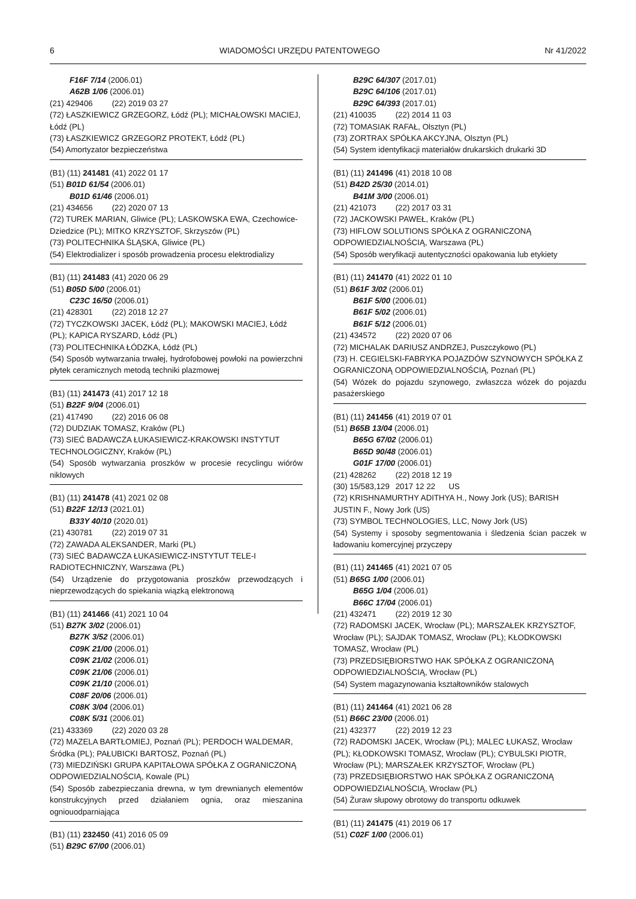6 WIADOMOŚCI URZĘDU PATENTOWEGO Nr 41/2022
F16F 7/14 (2006.01)
A62B 1/06 (2006.01)
(21) 429406 (22) 2019 03 27
(72) ŁASZKIEWICZ GRZEGORZ, Łódź (PL); MICHAŁOWSKI MACIEJ, Łódź (PL)
(73) ŁASZKIEWICZ GRZEGORZ PROTEKT, Łódź (PL)
(54) Amortyzator bezpieczeństwa
(B1) (11) 241481 (41) 2022 01 17
(51) B01D 61/54 (2006.01)
B01D 61/46 (2006.01)
(21) 434656 (22) 2020 07 13
(72) TUREK MARIAN, Gliwice (PL); LASKOWSKA EWA, Czechowice-Dziedzice (PL); MITKO KRZYSZTOF, Skrzyszów (PL)
(73) POLITECHNIKA ŚLĄSKA, Gliwice (PL)
(54) Elektrodializer i sposób prowadzenia procesu elektrodializy
(B1) (11) 241483 (41) 2020 06 29
(51) B05D 5/00 (2006.01)
C23C 16/50 (2006.01)
(21) 428301 (22) 2018 12 27
(72) TYCZKOWSKI JACEK, Łódź (PL); MAKOWSKI MACIEJ, Łódź (PL); KAPICA RYSZARD, Łódź (PL)
(73) POLITECHNIKA ŁÓDZKA, Łódź (PL)
(54) Sposób wytwarzania trwałej, hydrofobowej powłoki na powierzchni płytek ceramicznych metodą techniki plazmowej
(B1) (11) 241473 (41) 2017 12 18
(51) B22F 9/04 (2006.01)
(21) 417490 (22) 2016 06 08
(72) DUDZIAK TOMASZ, Kraków (PL)
(73) SIEĆ BADAWCZA ŁUKASIEWICZ-KRAKOWSKI INSTYTUT TECHNOLOGICZNY, Kraków (PL)
(54) Sposób wytwarzania proszków w procesie recyclingu wiórów niklowych
(B1) (11) 241478 (41) 2021 02 08
(51) B22F 12/13 (2021.01)
B33Y 40/10 (2020.01)
(21) 430781 (22) 2019 07 31
(72) ZAWADA ALEKSANDER, Marki (PL)
(73) SIEĆ BADAWCZA ŁUKASIEWICZ-INSTYTUT TELE-I RADIOTECHNICZNY, Warszawa (PL)
(54) Urządzenie do przygotowania proszków przewodzących i nieprzewodzących do spiekania wiązką elektronową
(B1) (11) 241466 (41) 2021 10 04
(51) B27K 3/02 (2006.01)
B27K 3/52 (2006.01)
C09K 21/00 (2006.01)
C09K 21/02 (2006.01)
C09K 21/06 (2006.01)
C09K 21/10 (2006.01)
C08F 20/06 (2006.01)
C08K 3/04 (2006.01)
C08K 5/31 (2006.01)
(21) 433369 (22) 2020 03 28
(72) MAZELA BARTŁOMIEJ, Poznań (PL); PERDOCH WALDEMAR, Śródka (PL); PAŁUBICKI BARTOSZ, Poznań (PL)
(73) MIEDZIŃSKI GRUPA KAPITAŁOWA SPÓŁKA Z OGRANICZONĄ ODPOWIEDZIALNOŚCIĄ, Kowale (PL)
(54) Sposób zabezpieczania drewna, w tym drewnianych elementów konstrukcyjnych przed działaniem ognia, oraz mieszanina ogniouodparniająca
(B1) (11) 232450 (41) 2016 05 09
(51) B29C 67/00 (2006.01)
B29C 64/307 (2017.01)
B29C 64/106 (2017.01)
B29C 64/393 (2017.01)
(21) 410035 (22) 2014 11 03
(72) TOMASIAK RAFAŁ, Olsztyn (PL)
(73) ZORTRAX SPÓŁKA AKCYJNA, Olsztyn (PL)
(54) System identyfikacji materiałów drukarskich drukarki 3D
(B1) (11) 241496 (41) 2018 10 08
(51) B42D 25/30 (2014.01)
B41M 3/00 (2006.01)
(21) 421073 (22) 2017 03 31
(72) JACKOWSKI PAWEŁ, Kraków (PL)
(73) HIFLOW SOLUTIONS SPÓŁKA Z OGRANICZONĄ ODPOWIEDZIALNOŚCIĄ, Warszawa (PL)
(54) Sposób weryfikacji autentyczności opakowania lub etykiety
(B1) (11) 241470 (41) 2022 01 10
(51) B61F 3/02 (2006.01)
B61F 5/00 (2006.01)
B61F 5/02 (2006.01)
B61F 5/12 (2006.01)
(21) 434572 (22) 2020 07 06
(72) MICHALAK DARIUSZ ANDRZEJ, Puszczykowo (PL)
(73) H. CEGIELSKI-FABRYKA POJAZDÓW SZYNOWYCH SPÓŁKA Z OGRANICZONĄ ODPOWIEDZIALNOŚCIĄ, Poznań (PL)
(54) Wózek do pojazdu szynowego, zwłaszcza wózek do pojazdu pasażerskiego
(B1) (11) 241456 (41) 2019 07 01
(51) B65B 13/04 (2006.01)
B65G 67/02 (2006.01)
B65D 90/48 (2006.01)
G01F 17/00 (2006.01)
(21) 428262 (22) 2018 12 19
(30) 15/583,129 2017 12 22 US
(72) KRISHNAMURTHY ADITHYA H., Nowy Jork (US); BARISH JUSTIN F., Nowy Jork (US)
(73) SYMBOL TECHNOLOGIES, LLC, Nowy Jork (US)
(54) Systemy i sposoby segmentowania i śledzenia ścian paczek w ładowaniu komercyjnej przyczepy
(B1) (11) 241465 (41) 2021 07 05
(51) B65G 1/00 (2006.01)
B65G 1/04 (2006.01)
B66C 17/04 (2006.01)
(21) 432471 (22) 2019 12 30
(72) RADOMSKI JACEK, Wrocław (PL); MARSZAŁEK KRZYSZTOF, Wrocław (PL); SAJDAK TOMASZ, Wrocław (PL); KŁODKOWSKI TOMASZ, Wrocław (PL)
(73) PRZEDSIĘBIORSTWO HAK SPÓŁKA Z OGRANICZONĄ ODPOWIEDZIALNOŚCIĄ, Wrocław (PL)
(54) System magazynowania kształtowników stalowych
(B1) (11) 241464 (41) 2021 06 28
(51) B66C 23/00 (2006.01)
(21) 432377 (22) 2019 12 23
(72) RADOMSKI JACEK, Wrocław (PL); MALEC ŁUKASZ, Wrocław (PL); KŁODKOWSKI TOMASZ, Wrocław (PL); CYBULSKI PIOTR, Wrocław (PL); MARSZAŁEK KRZYSZTOF, Wrocław (PL)
(73) PRZEDSIĘBIORSTWO HAK SPÓŁKA Z OGRANICZONĄ ODPOWIEDZIALNOŚCIĄ, Wrocław (PL)
(54) Żuraw słupowy obrotowy do transportu odkuwek
(B1) (11) 241475 (41) 2019 06 17
(51) C02F 1/00 (2006.01)